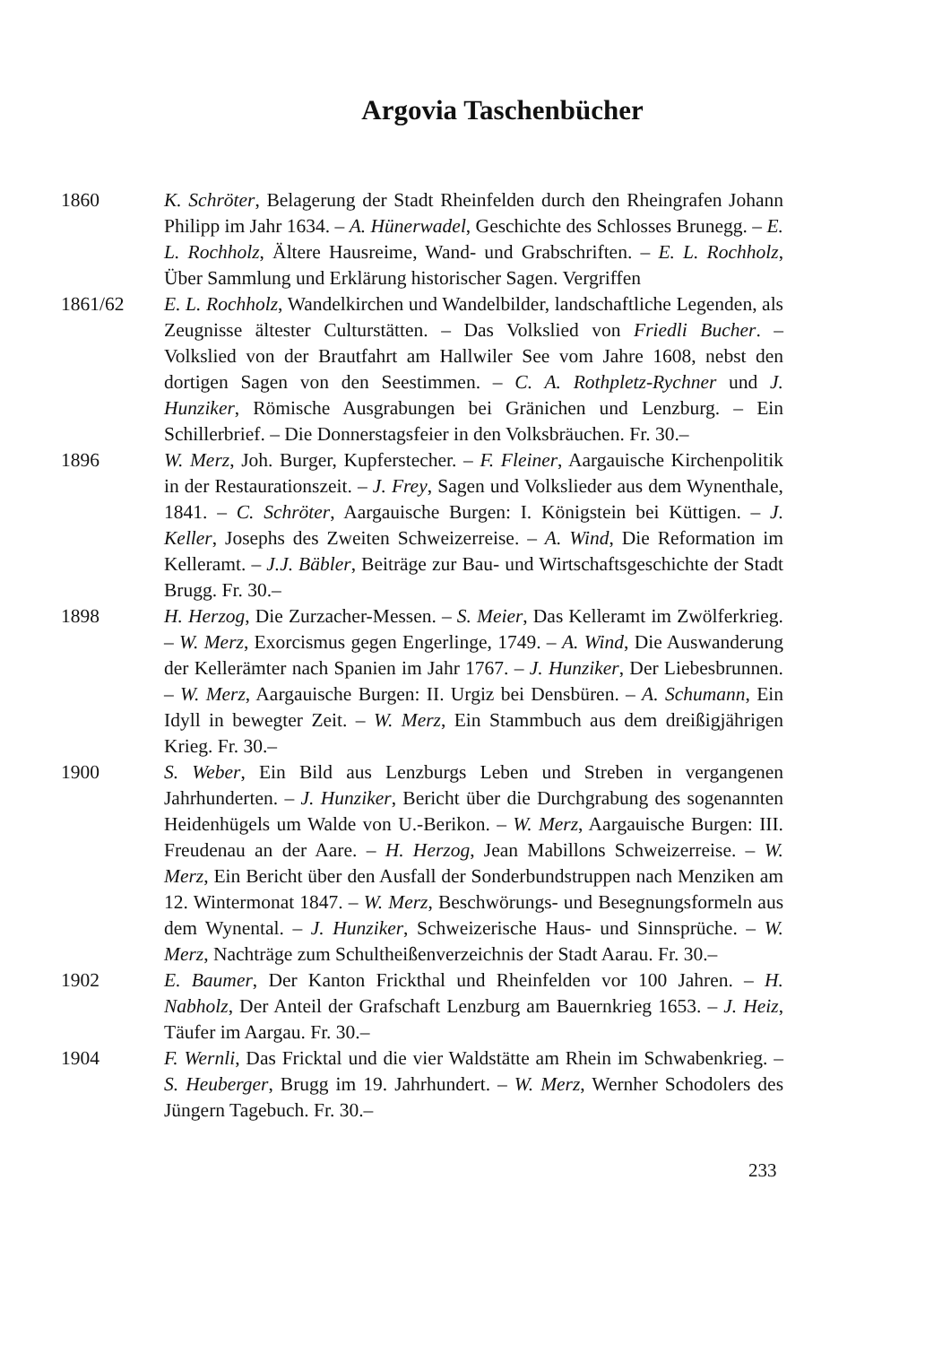Argovia Taschenbücher
1860 K. Schröter, Belagerung der Stadt Rheinfelden durch den Rheingrafen Johann Philipp im Jahr 1634. – A. Hünerwadel, Geschichte des Schlosses Brunegg. – E. L. Rochholz, Ältere Hausreime, Wand- und Grabschriften. – E. L. Rochholz, Über Sammlung und Erklärung historischer Sagen. Vergriffen
1861/62 E. L. Rochholz, Wandelkirchen und Wandelbilder, landschaftliche Legenden, als Zeugnisse ältester Culturstätten. – Das Volkslied von Friedli Bucher. – Volkslied von der Brautfahrt am Hallwiler See vom Jahre 1608, nebst den dortigen Sagen von den Seestimmen. – C. A. Rothpletz-Rychner und J. Hunziker, Römische Ausgrabungen bei Gränichen und Lenzburg. – Ein Schillerbrief. – Die Donnerstagsfeier in den Volksbräuchen. Fr. 30.–
1896 W. Merz, Joh. Burger, Kupferstecher. – F. Fleiner, Aargauische Kirchenpolitik in der Restaurationszeit. – J. Frey, Sagen und Volkslieder aus dem Wynenthale, 1841. – C. Schröter, Aargauische Burgen: I. Königstein bei Küttigen. – J. Keller, Josephs des Zweiten Schweizerreise. – A. Wind, Die Reformation im Kelleramt. – J.J. Bäbler, Beiträge zur Bau- und Wirtschaftsgeschichte der Stadt Brugg. Fr. 30.–
1898 H. Herzog, Die Zurzacher-Messen. – S. Meier, Das Kelleramt im Zwölferkrieg. – W. Merz, Exorcismus gegen Engerlinge, 1749. – A. Wind, Die Auswanderung der Kellerämter nach Spanien im Jahr 1767. – J. Hunziker, Der Liebesbrunnen. – W. Merz, Aargauische Burgen: II. Urgiz bei Densbüren. – A. Schumann, Ein Idyll in bewegter Zeit. – W. Merz, Ein Stammbuch aus dem dreißigjährigen Krieg. Fr. 30.–
1900 S. Weber, Ein Bild aus Lenzburgs Leben und Streben in vergangenen Jahrhunderten. – J. Hunziker, Bericht über die Durchgrabung des sogenannten Heidenhügels um Walde von U.-Berikon. – W. Merz, Aargauische Burgen: III. Freudenau an der Aare. – H. Herzog, Jean Mabillons Schweizerreise. – W. Merz, Ein Bericht über den Ausfall der Sonderbundstruppen nach Menziken am 12. Wintermonat 1847. – W. Merz, Beschwörungs- und Besegnungsformeln aus dem Wynental. – J. Hunziker, Schweizerische Haus- und Sinnsprüche. – W. Merz, Nachträge zum Schultheißenverzeichnis der Stadt Aarau. Fr. 30.–
1902 E. Baumer, Der Kanton Frickthal und Rheinfelden vor 100 Jahren. – H. Nabholz, Der Anteil der Grafschaft Lenzburg am Bauernkrieg 1653. – J. Heiz, Täufer im Aargau. Fr. 30.–
1904 F. Wernli, Das Fricktal und die vier Waldstätte am Rhein im Schwabenkrieg. – S. Heuberger, Brugg im 19. Jahrhundert. – W. Merz, Wernher Schodolers des Jüngern Tagebuch. Fr. 30.–
233